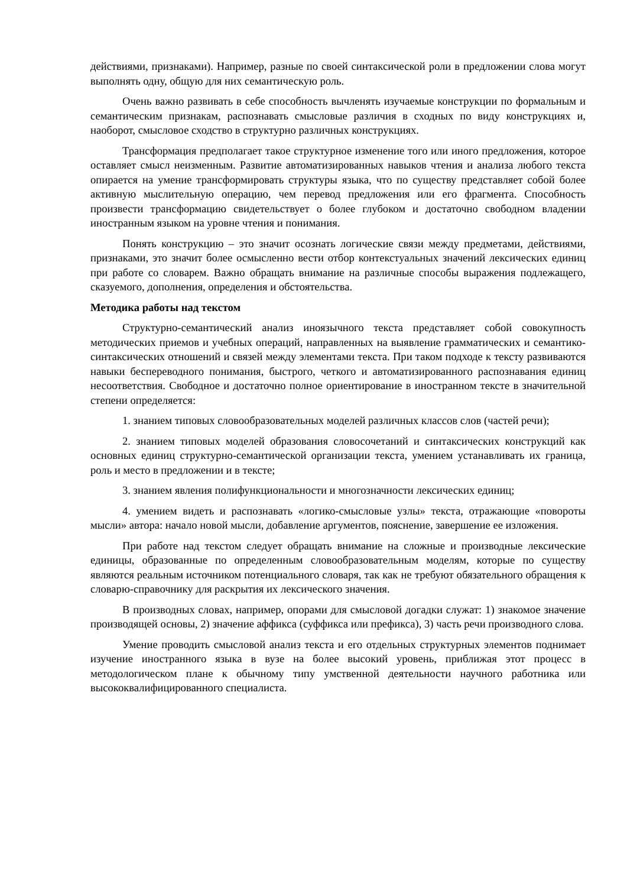действиями, признаками). Например, разные по своей синтаксической роли в предложении слова могут выполнять одну, общую для них семантическую роль.
Очень важно развивать в себе способность вычленять изучаемые конструкции по формальным и семантическим признакам, распознавать смысловые различия в сходных по виду конструкциях и, наоборот, смысловое сходство в структурно различных конструкциях.
Трансформация предполагает такое структурное изменение того или иного предложения, которое оставляет смысл неизменным. Развитие автоматизированных навыков чтения и анализа любого текста опирается на умение трансформировать структуры языка, что по существу представляет собой более активную мыслительную операцию, чем перевод предложения или его фрагмента. Способность произвести трансформацию свидетельствует о более глубоком и достаточно свободном владении иностранным языком на уровне чтения и понимания.
Понять конструкцию – это значит осознать логические связи между предметами, действиями, признаками, это значит более осмысленно вести отбор контекстуальных значений лексических единиц при работе со словарем. Важно обращать внимание на различные способы выражения подлежащего, сказуемого, дополнения, определения и обстоятельства.
Методика работы над текстом
Структурно-семантический анализ иноязычного текста представляет собой совокупность методических приемов и учебных операций, направленных на выявление грамматических и семантико-синтаксических отношений и связей между элементами текста. При таком подходе к тексту развиваются навыки беспереводного понимания, быстрого, четкого и автоматизированного распознавания единиц несоответствия. Свободное и достаточно полное ориентирование в иностранном тексте в значительной степени определяется:
1. знанием типовых словообразовательных моделей различных классов слов (частей речи);
2. знанием типовых моделей образования словосочетаний и синтаксических конструкций как основных единиц структурно-семантической организации текста, умением устанавливать их граница, роль и место в предложении и в тексте;
3. знанием явления полифункциональности и многозначности лексических единиц;
4. умением видеть и распознавать «логико-смысловые узлы» текста, отражающие «повороты мысли» автора: начало новой мысли, добавление аргументов, пояснение, завершение ее изложения.
При работе над текстом следует обращать внимание на сложные и производные лексические единицы, образованные по определенным словообразовательным моделям, которые по существу являются реальным источником потенциального словаря, так как не требуют обязательного обращения к словарю-справочнику для раскрытия их лексического значения.
В производных словах, например, опорами для смысловой догадки служат: 1) знакомое значение производящей основы, 2) значение аффикса (суффикса или префикса), 3) часть речи производного слова.
Умение проводить смысловой анализ текста и его отдельных структурных элементов поднимает изучение иностранного языка в вузе на более высокий уровень, приближая этот процесс в методологическом плане к обычному типу умственной деятельности научного работника или высококвалифицированного специалиста.